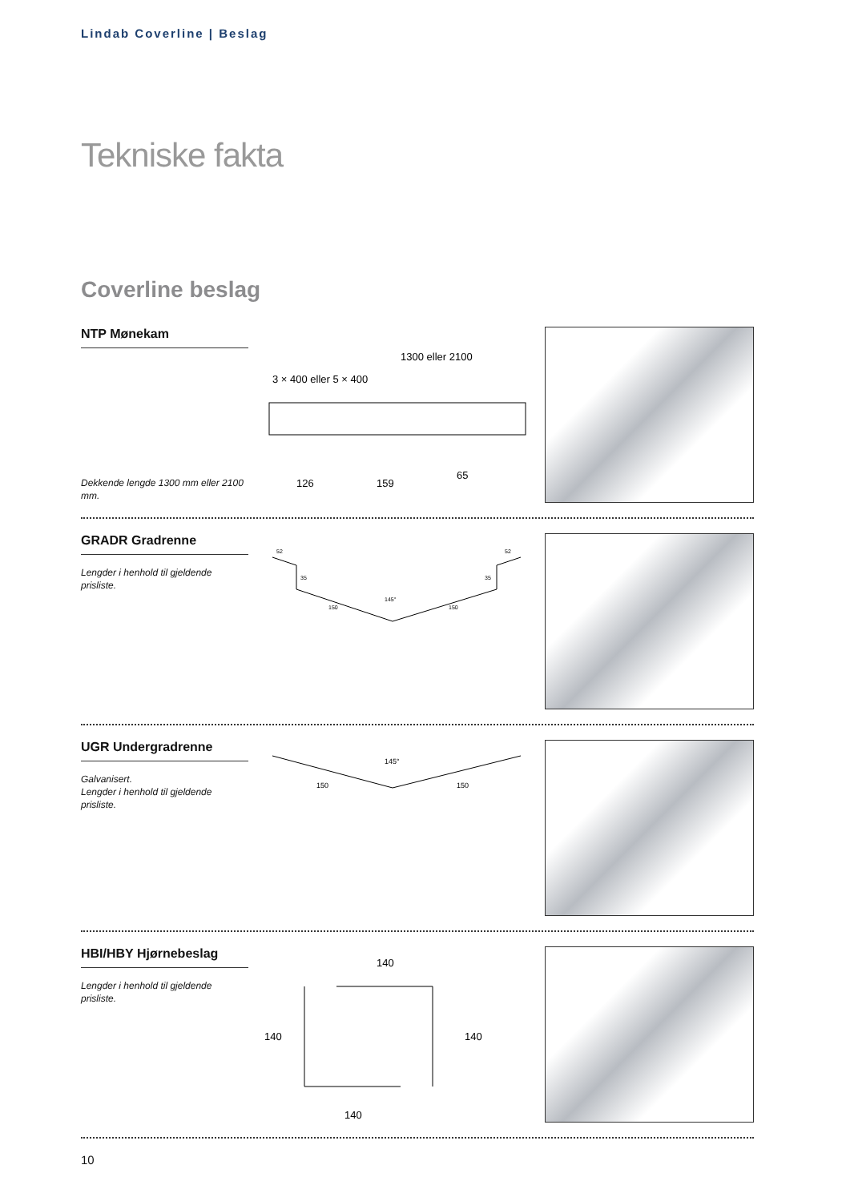Lindab Coverline | Beslag
Tekniske fakta
Coverline beslag
NTP Mønekam
Dekkende lengde 1300 mm eller 2100 mm.
1300 eller 2100
3 × 400 eller 5 × 400
159
65
126
GRADR Gradrenne
Lengder i henhold til gjeldende prisliste.
52
52
35
35
145°
150
150
UGR Undergradrenne
Galvanisert.
Lengder i henhold til gjeldende prisliste.
145°
150
150
HBI/HBY Hjørnebeslag
Lengder i henhold til gjeldende prisliste.
140
140
140
140
10